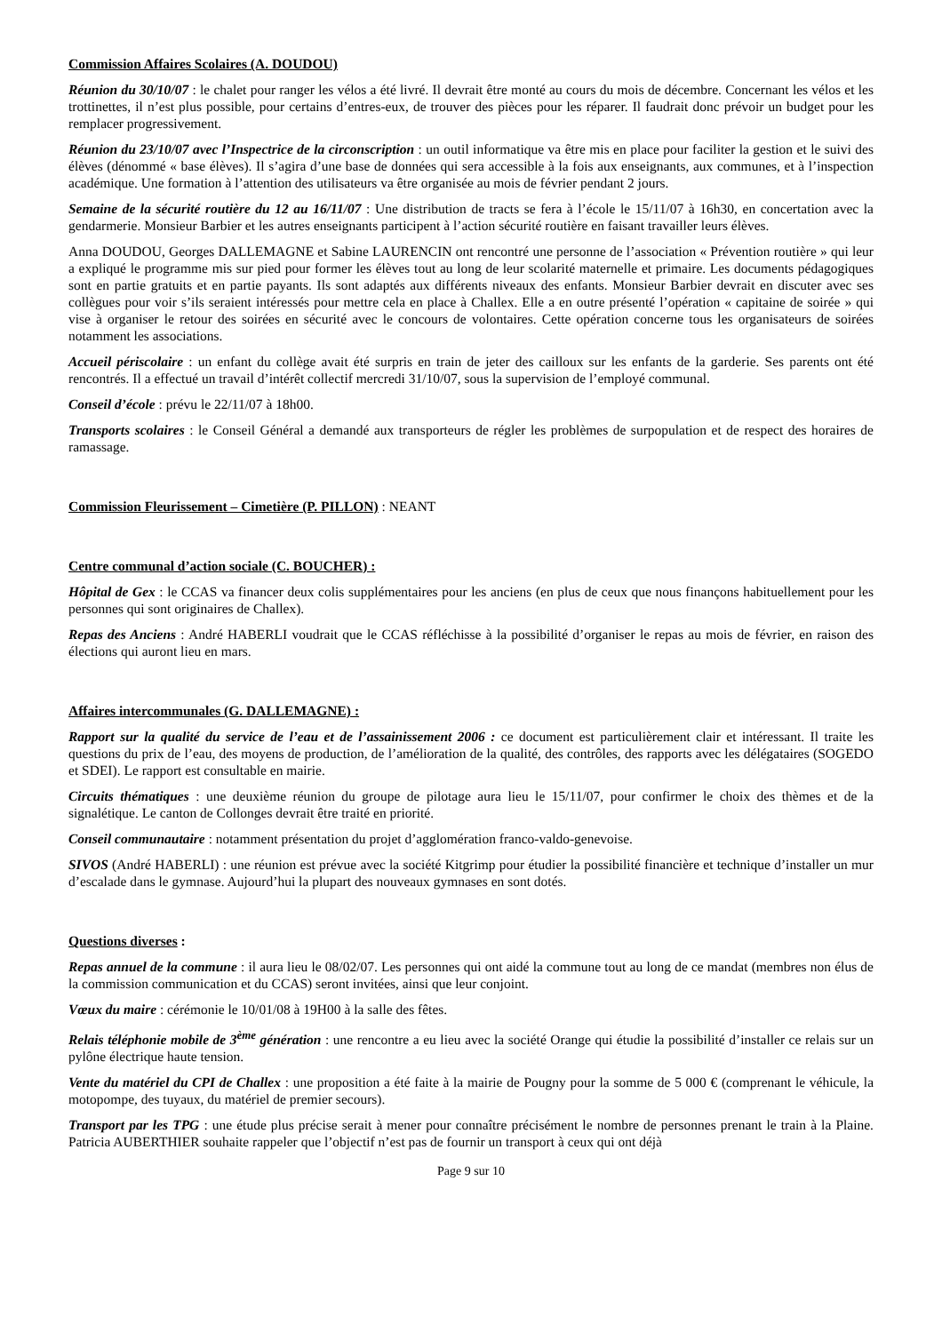Commission Affaires Scolaires (A. DOUDOU)
Réunion du 30/10/07 : le chalet pour ranger les vélos a été livré. Il devrait être monté au cours du mois de décembre. Concernant les vélos et les trottinettes, il n’est plus possible, pour certains d’entres-eux, de trouver des pièces pour les réparer. Il faudrait donc prévoir un budget pour les remplacer progressivement.
Réunion du 23/10/07 avec l’Inspectrice de la circonscription : un outil informatique va être mis en place pour faciliter la gestion et le suivi des élèves (dénommé « base élèves). Il s’agira d’une base de données qui sera accessible à la fois aux enseignants, aux communes, et à l’inspection académique. Une formation à l’attention des utilisateurs va être organisée au mois de février pendant 2 jours.
Semaine de la sécurité routière du 12 au 16/11/07 : Une distribution de tracts se fera à l’école le 15/11/07 à 16h30, en concertation avec la gendarmerie. Monsieur Barbier et les autres enseignants participent à l’action sécurité routière en faisant travailler leurs élèves.
Anna DOUDOU, Georges DALLEMAGNE et Sabine LAURENCIN ont rencontré une personne de l’association « Prévention routière » qui leur a expliqué le programme mis sur pied pour former les élèves tout au long de leur scolarité maternelle et primaire. Les documents pédagogiques sont en partie gratuits et en partie payants. Ils sont adaptés aux différents niveaux des enfants. Monsieur Barbier devrait en discuter avec ses collègues pour voir s’ils seraient intéressés pour mettre cela en place à Challex. Elle a en outre présenté l’opération « capitaine de soirée » qui vise à organiser le retour des soirées en sécurité avec le concours de volontaires. Cette opération concerne tous les organisateurs de soirées notamment les associations.
Accueil périscolaire : un enfant du collège avait été surpris en train de jeter des cailloux sur les enfants de la garderie. Ses parents ont été rencontrés. Il a effectué un travail d’intérêt collectif mercredi 31/10/07, sous la supervision de l’employé communal.
Conseil d’école : prévu le 22/11/07 à 18h00.
Transports scolaires : le Conseil Général a demandé aux transporteurs de régler les problèmes de surpopulation et de respect des horaires de ramassage.
Commission Fleurissement – Cimetière (P. PILLON) : NEANT
Centre communal d’action sociale (C. BOUCHER) :
Hôpital de Gex : le CCAS va financer deux colis supplémentaires pour les anciens (en plus de ceux que nous finançons habituellement pour les personnes qui sont originaires de Challex).
Repas des Anciens : André HABERLI voudrait que le CCAS réfléchisse à la possibilité d’organiser le repas au mois de février, en raison des élections qui auront lieu en mars.
Affaires intercommunales (G. DALLEMAGNE) :
Rapport sur la qualité du service de l’eau et de l’assainissement 2006 : ce document est particulièrement clair et intéressant. Il traite les questions du prix de l’eau, des moyens de production, de l’amélioration de la qualité, des contrôles, des rapports avec les délégataires (SOGEDO et SDEI). Le rapport est consultable en mairie.
Circuits thématiques : une deuxième réunion du groupe de pilotage aura lieu le 15/11/07, pour confirmer le choix des thèmes et de la signalétique. Le canton de Collonges devrait être traité en priorité.
Conseil communautaire : notamment présentation du projet d’agglomération franco-valdo-genevoise.
SIVOS (André HABERLI) : une réunion est prévue avec la société Kitgrimp pour étudier la possibilité financière et technique d’installer un mur d’escalade dans le gymnase. Aujourd’hui la plupart des nouveaux gymnases en sont dotés.
Questions diverses :
Repas annuel de la commune : il aura lieu le 08/02/07. Les personnes qui ont aidé la commune tout au long de ce mandat (membres non élus de la commission communication et du CCAS) seront invitées, ainsi que leur conjoint.
Vœux du maire : cérémonie le 10/01/08 à 19H00 à la salle des fêtes.
Relais téléphonie mobile de 3<sup>ème</sup> génération : une rencontre a eu lieu avec la société Orange qui étudie la possibilité d’installer ce relais sur un pylône électrique haute tension.
Vente du matériel du CPI de Challex : une proposition a été faite à la mairie de Pougny pour la somme de 5 000 € (comprenant le véhicule, la motopompe, des tuyaux, du matériel de premier secours).
Transport par les TPG : une étude plus précise serait à mener pour connaître précisément le nombre de personnes prenant le train à la Plaine. Patricia AUBERTHIER souhaite rappeler que l’objectif n’est pas de fournir un transport à ceux qui ont déjà
Page 9 sur 10